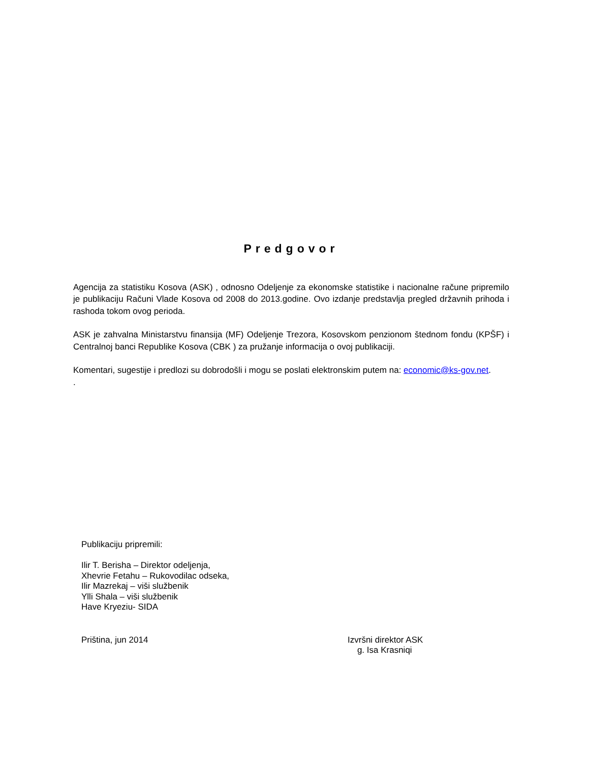Predgovor
Agencija za statistiku Kosova (ASK) , odnosno Odeljenje za ekonomske statistike i nacionalne račune pripremilo je publikaciju Računi Vlade Kosova od 2008 do 2013.godine. Ovo izdanje predstavlja pregled državnih prihoda i rashoda tokom ovog perioda.
ASK je zahvalna Ministarstvu finansija (MF) Odeljenje Trezora, Kosovskom penzionom štednom fondu (KPŠF) i Centralnoj banci Republike Kosova (CBK ) za pružanje informacija o ovoj publikaciji.
Komentari, sugestije i predlozi su dobrodošli i mogu se poslati elektronskim putem na: economic@ks-gov.net.
.
Publikaciju pripremili:
Ilir T. Berisha – Direktor odeljenja,
Xhevrie Fetahu – Rukovodilac odseka,
Ilir Mazrekaj – viši službenik
Ylli Shala – viši službenik
Have Kryeziu- SIDA
Priština, jun 2014 Izvršni direktor ASK
g. Isa Krasniqi